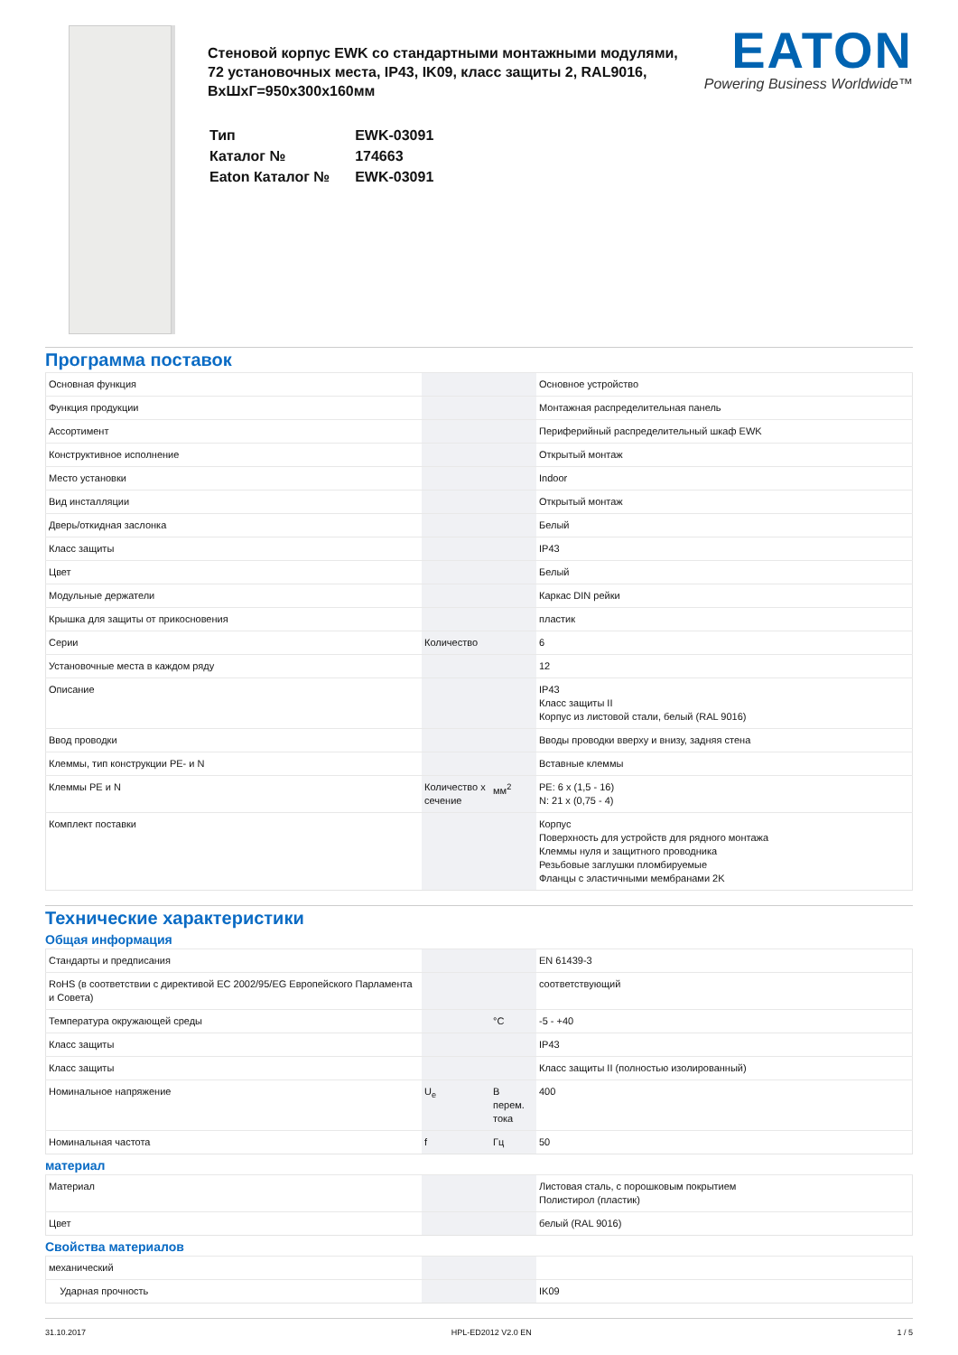Стеновой корпус EWK со стандартными монтажными модулями, 72 установочных места, IP43, IK09, класс защиты 2, RAL9016, ВxШxГ=950x300x160мм
| Тип | EWK-03091 |
| Каталог № | 174663 |
| Eaton Каталог № | EWK-03091 |
EATON
Powering Business Worldwide™
Программа поставок
| Основная функция | | | Основное устройство |
| Функция продукции | | | Монтажная распределительная панель |
| Ассортимент | | | Периферийный распределительный шкаф EWK |
| Конструктивное исполнение | | | Открытый монтаж |
| Место установки | | | Indoor |
| Вид инсталляции | | | Открытый монтаж |
| Дверь/откидная заслонка | | | Белый |
| Класс защиты | | | IP43 |
| Цвет | | | Белый |
| Модульные держатели | | | Каркас DIN рейки |
| Крышка для защиты от прикосновения | | | пластик |
| Серии | Количество | | 6 |
| Установочные места в каждом ряду | | | 12 |
| Описание | | | IP43 Класс защиты II Корпус из листовой стали, белый (RAL 9016) |
| Ввод проводки | | | Вводы проводки вверху и внизу, задняя стена |
| Клеммы, тип конструкции PE- и N | | | Вставные клеммы |
| Клеммы PE и N | Количество x сечение | мм<sup>2</sup> | PE: 6 x (1,5 - 16) N: 21 x (0,75 - 4) |
| Комплект поставки | | | Корпус Поверхность для устройств для рядного монтажа Клеммы нуля и защитного проводника Резьбовые заглушки пломбируемые Фланцы с эластичными мембранами 2K |
Технические характеристики
Общая информация
| Стандарты и предписания | | | EN 61439-3 |
| RoHS (в соответствии с директивой ЕС 2002/95/EG Европейского Парламента и Совета) | | | соответствующий |
| Температура окружающей среды | | °C | -5 - +40 |
| Класс защиты | | | IP43 |
| Класс защиты | | | Класс защиты II (полностью изолированный) |
| Номинальное напряжение | U<sub>e</sub> | В перем. тока | 400 |
| Номинальная частота | f | Гц | 50 |
материал
| Материал | | | Листовая сталь, с порошковым покрытием Полистирол (пластик) |
| Цвет | | | белый (RAL 9016) |
Свойства материалов
| механический | | | |
| Ударная прочность | | | IK09 |
31.10.2017 HPL-ED2012 V2.0 EN 1 / 5